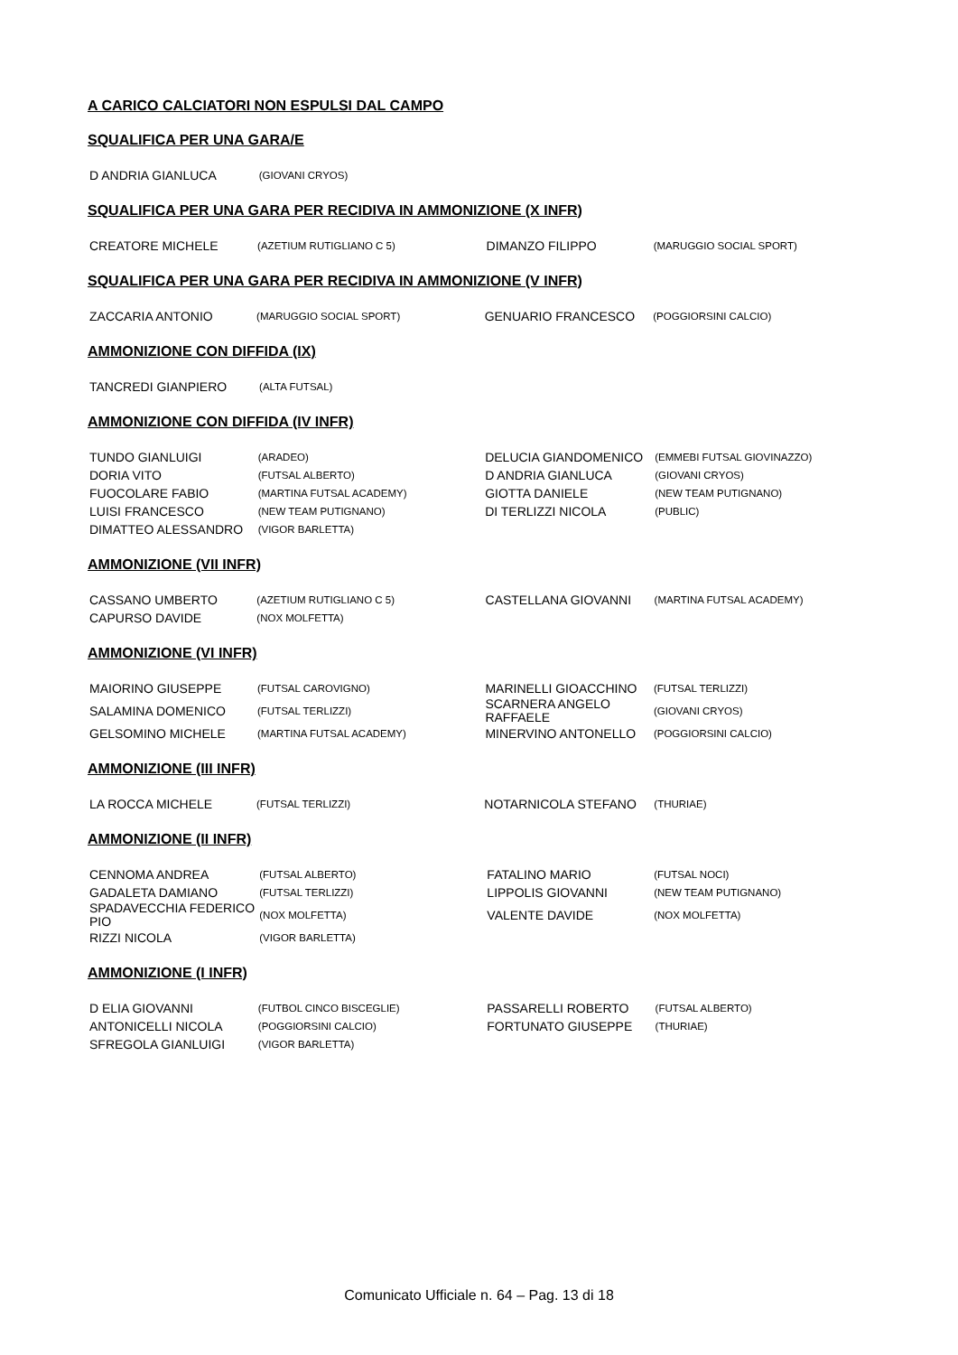A CARICO CALCIATORI NON ESPULSI DAL CAMPO
SQUALIFICA PER UNA GARA/E
| D ANDRIA GIANLUCA | (GIOVANI CRYOS) | | |
SQUALIFICA PER UNA GARA PER RECIDIVA IN AMMONIZIONE (X INFR)
| CREATORE MICHELE | (AZETIUM RUTIGLIANO C 5) | DIMANZO FILIPPO | (MARUGGIO SOCIAL SPORT) |
SQUALIFICA PER UNA GARA PER RECIDIVA IN AMMONIZIONE (V INFR)
| ZACCARIA ANTONIO | (MARUGGIO SOCIAL SPORT) | GENUARIO FRANCESCO | (POGGIORSINI CALCIO) |
AMMONIZIONE CON DIFFIDA (IX)
| TANCREDI GIANPIERO | (ALTA FUTSAL) | | |
AMMONIZIONE CON DIFFIDA (IV INFR)
| TUNDO GIANLUIGI | (ARADEO) | DELUCIA GIANDOMENICO | (EMMEBI FUTSAL GIOVINAZZO) |
| DORIA VITO | (FUTSAL ALBERTO) | D ANDRIA GIANLUCA | (GIOVANI CRYOS) |
| FUOCOLARE FABIO | (MARTINA FUTSAL ACADEMY) | GIOTTA DANIELE | (NEW TEAM PUTIGNANO) |
| LUISI FRANCESCO | (NEW TEAM PUTIGNANO) | DI TERLIZZI NICOLA | (PUBLIC) |
| DIMATTEO ALESSANDRO | (VIGOR BARLETTA) | | |
AMMONIZIONE (VII INFR)
| CASSANO UMBERTO | (AZETIUM RUTIGLIANO C 5) | CASTELLANA GIOVANNI | (MARTINA FUTSAL ACADEMY) |
| CAPURSO DAVIDE | (NOX MOLFETTA) | | |
AMMONIZIONE (VI INFR)
| MAIORINO GIUSEPPE | (FUTSAL CAROVIGNO) | MARINELLI GIOACCHINO | (FUTSAL TERLIZZI) |
| SALAMINA DOMENICO | (FUTSAL TERLIZZI) | SCARNERA ANGELO RAFFAELE | (GIOVANI CRYOS) |
| GELSOMINO MICHELE | (MARTINA FUTSAL ACADEMY) | MINERVINO ANTONELLO | (POGGIORSINI CALCIO) |
AMMONIZIONE (III INFR)
| LA ROCCA MICHELE | (FUTSAL TERLIZZI) | NOTARNICOLA STEFANO | (THURIAE) |
AMMONIZIONE (II INFR)
| CENNOMA ANDREA | (FUTSAL ALBERTO) | FATALINO MARIO | (FUTSAL NOCI) |
| GADALETA DAMIANO | (FUTSAL TERLIZZI) | LIPPOLIS GIOVANNI | (NEW TEAM PUTIGNANO) |
| SPADAVECCHIA FEDERICO PIO | (NOX MOLFETTA) | VALENTE DAVIDE | (NOX MOLFETTA) |
| RIZZI NICOLA | (VIGOR BARLETTA) | | |
AMMONIZIONE (I INFR)
| D ELIA GIOVANNI | (FUTBOL CINCO BISCEGLIE) | PASSARELLI ROBERTO | (FUTSAL ALBERTO) |
| ANTONICELLI NICOLA | (POGGIORSINI CALCIO) | FORTUNATO GIUSEPPE | (THURIAE) |
| SFREGOLA GIANLUIGI | (VIGOR BARLETTA) | | |
Comunicato Ufficiale n. 64 – Pag. 13 di 18